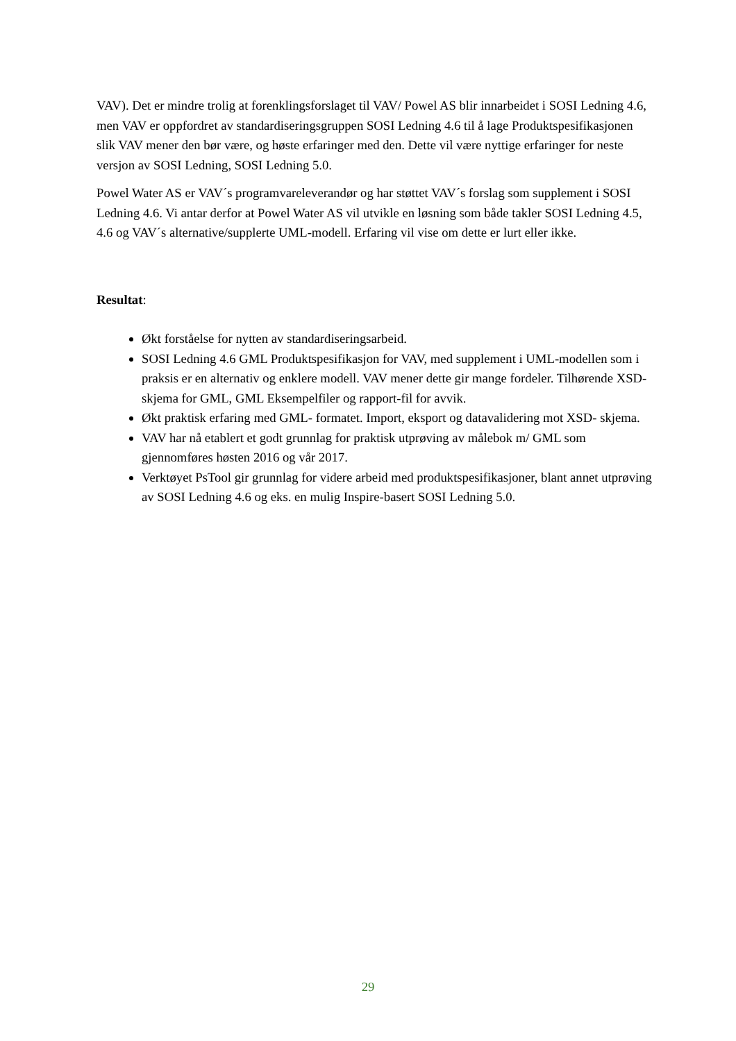VAV). Det er mindre trolig at forenklingsforslaget til VAV/ Powel AS blir innarbeidet i SOSI Ledning 4.6, men VAV er oppfordret av standardiseringsgruppen SOSI Ledning 4.6 til å lage Produktspesifikasjonen slik VAV mener den bør være, og høste erfaringer med den. Dette vil være nyttige erfaringer for neste versjon av SOSI Ledning, SOSI Ledning 5.0.
Powel Water AS er VAV´s programvareleverandør og har støttet VAV´s forslag som supplement i SOSI Ledning 4.6. Vi antar derfor at Powel Water AS vil utvikle en løsning som både takler SOSI Ledning 4.5, 4.6 og VAV´s alternative/supplerte UML-modell. Erfaring vil vise om dette er lurt eller ikke.
Resultat:
Økt forståelse for nytten av standardiseringsarbeid.
SOSI Ledning 4.6 GML Produktspesifikasjon for VAV, med supplement i UML-modellen som i praksis er en alternativ og enklere modell. VAV mener dette gir mange fordeler. Tilhørende XSD-skjema for GML, GML Eksempelfiler og rapport-fil for avvik.
Økt praktisk erfaring med GML- formatet. Import, eksport og datavalidering mot XSD- skjema.
VAV har nå etablert et godt grunnlag for praktisk utprøving av målebok m/ GML som gjennomføres høsten 2016 og vår 2017.
Verktøyet PsTool gir grunnlag for videre arbeid med produktspesifikasjoner, blant annet utprøving av SOSI Ledning 4.6 og eks. en mulig Inspire-basert SOSI Ledning 5.0.
29